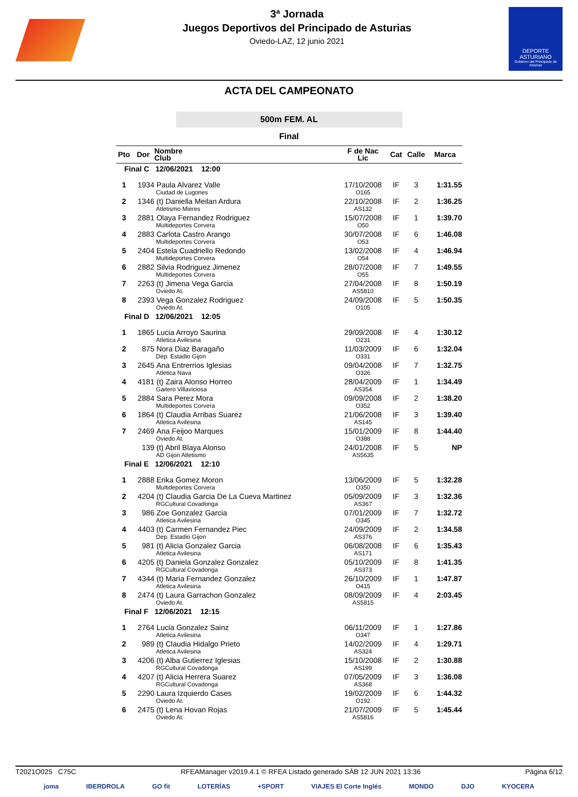3ª Jornada
Juegos Deportivos del Principado de Asturias
Oviedo-LAZ, 12 junio 2021
DEPORTE
ASTURIANO
Gobierno del Principado de Asturias
ACTA DEL CAMPEONATO
500m FEM. AL
Final
| Pto | Dor | Nombre Club | F de Nac Lic | Cat | Calle | Marca |
| --- | --- | --- | --- | --- | --- | --- |
| Final C 12/06/2021 12:00 | | | | | | |
| 1 | 1934 | Paula Alvarez Valle Ciudad de Lugones | 17/10/2008 O165 | IF | 3 | 1:31.55 |
| 2 | 1346 | (t) Daniella Meilan Ardura Atletismo Mieres | 22/10/2008 AS132 | IF | 2 | 1:36.25 |
| 3 | 2881 | Olaya Fernandez Rodriguez Multideportes Corvera | 15/07/2008 O50 | IF | 1 | 1:39.70 |
| 4 | 2883 | Carlota Castro Arango Multideportes Corvera | 30/07/2008 O53 | IF | 6 | 1:46.08 |
| 5 | 2404 | Estela Cuadriello Redondo Multideportes Corvera | 13/02/2008 O54 | IF | 4 | 1:46.94 |
| 6 | 2882 | Silvia Rodriguez Jimenez Multideportes Corvera | 28/07/2008 O55 | IF | 7 | 1:49.55 |
| 7 | 2263 | (t) Jimena Vega Garcia Oviedo At. | 27/04/2008 AS5810 | IF | 8 | 1:50.19 |
| 8 | 2393 | Vega Gonzalez Rodriguez Oviedo At. | 24/09/2008 O105 | IF | 5 | 1:50.35 |
| Final D 12/06/2021 12:05 | | | | | | |
| 1 | 1865 | Lucia Arroyo Saurina Atletica Avilesina | 29/09/2008 O231 | IF | 4 | 1:30.12 |
| 2 | 875 | Nora Diaz Baragaño Dep. Estadio Gijon | 11/03/2009 O331 | IF | 6 | 1:32.04 |
| 3 | 2645 | Ana Entrerrios Iglesias Atletica Nava | 09/04/2008 O326 | IF | 7 | 1:32.75 |
| 4 | 4181 | (t) Zaira Alonso Horreo Gaitero Villaviciosa | 28/04/2009 AS354 | IF | 1 | 1:34.49 |
| 5 | 2884 | Sara Perez Mora Multideportes Corvera | 09/09/2008 O352 | IF | 2 | 1:38.20 |
| 6 | 1864 | (t) Claudia Arribas Suarez Atletica Avilesina | 21/06/2008 AS145 | IF | 3 | 1:39.40 |
| 7 | 2469 | Ana Feijoo Marques Oviedo At. | 15/01/2009 O388 | IF | 8 | 1:44.40 |
| | 139 | (t) Abril Blaya Alonso AD Gijon Atletismo | 24/01/2008 AS5635 | IF | 5 | NP |
| Final E 12/06/2021 12:10 | | | | | | |
| 1 | 2888 | Erika Gomez Moron Multideportes Corvera | 13/06/2009 O350 | IF | 5 | 1:32.28 |
| 2 | 4204 | (t) Claudia Garcia De La Cueva Martinez RGCultural Covadonga | 05/09/2009 AS367 | IF | 3 | 1:32.36 |
| 3 | 986 | Zoe Gonzalez Garcia Atletica Avilesina | 07/01/2009 O345 | IF | 7 | 1:32.72 |
| 4 | 4403 | (t) Carmen Fernandez Piec Dep. Estadio Gijon | 24/09/2009 AS376 | IF | 2 | 1:34.58 |
| 5 | 981 | (t) Alicia Gonzalez Garcia Atletica Avilesina | 06/08/2008 AS171 | IF | 6 | 1:35.43 |
| 6 | 4205 | (t) Daniela Gonzalez Gonzalez RGCultural Covadonga | 05/10/2009 AS373 | IF | 8 | 1:41.35 |
| 7 | 4344 | (t) Maria Fernandez Gonzalez Atletica Avilesina | 26/10/2009 O415 | IF | 1 | 1:47.87 |
| 8 | 2474 | (t) Laura Garrachon Gonzalez Oviedo At. | 08/09/2009 AS5815 | IF | 4 | 2:03.45 |
| Final F 12/06/2021 12:15 | | | | | | |
| 1 | 2764 | Lucia Gonzalez Sainz Atletica Avilesina | 06/11/2009 O347 | IF | 1 | 1:27.86 |
| 2 | 989 | (t) Claudia Hidalgo Prieto Atletica Avilesina | 14/02/2009 AS324 | IF | 4 | 1:29.71 |
| 3 | 4206 | (t) Alba Gutierrez Iglesias RGCultural Covadonga | 15/10/2008 AS199 | IF | 2 | 1:30.88 |
| 4 | 4207 | (t) Alicia Herrera Suarez RGCultural Covadonga | 07/05/2009 AS368 | IF | 3 | 1:36.08 |
| 5 | 2290 | Laura Izquierdo Cases Oviedo At. | 19/02/2009 O192 | IF | 6 | 1:44.32 |
| 6 | 2475 | (t) Lena Hovan Rojas Oviedo At. | 21/07/2009 AS5816 | IF | 5 | 1:45.44 |
T2021O025 C75C RFEAManager v2019.4.1 © RFEA Listado generado SÁB 12 JUN 2021 13:36 Página 6/12
joma IBERDROLA GO fit LOTERÍAS +SPORT VIAJES El Corte Inglés MONDO DJO KYOCERA